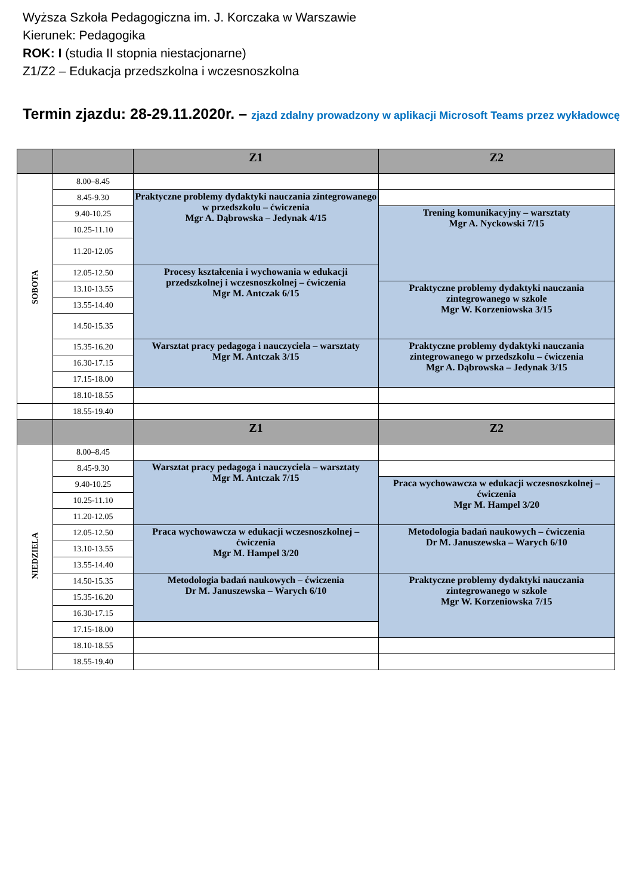Wyższa Szkoła Pedagogiczna im. J. Korczaka w Warszawie
Kierunek: Pedagogika
ROK: I (studia II stopnia niestacjonarne)
Z1/Z2 – Edukacja przedszkolna i wczesnoszkolna
Termin zjazdu: 28-29.11.2020r. – zjazd zdalny prowadzony w aplikacji Microsoft Teams przez wykładowcę
| | | Z1 | Z2 |
| --- | --- | --- | --- |
| SOBOTA | 8.00–8.45 | | |
| | 8.45-9.30 | Praktyczne problemy dydaktyki nauczania zintegrowanego w przedszkolu – ćwiczenia Mgr A. Dąbrowska – Jedynak 4/15 | |
| | 9.40-10.25 | | Trening komunikacyjny – warsztaty Mgr A. Nyckowski 7/15 |
| | 10.25-11.10 | | |
| | 11.20-12.05 | | |
| | 12.05-12.50 | Procesy kształcenia i wychowania w edukacji przedszkolnej i wczesnoszkolnej – ćwiczenia Mgr M. Antczak 6/15 | |
| | 13.10-13.55 | | Praktyczne problemy dydaktyki nauczania zintegrowanego w szkole Mgr W. Korzeniowska 3/15 |
| | 13.55-14.40 | | |
| | 14.50-15.35 | | |
| | 15.35-16.20 | Warsztat pracy pedagoga i nauczyciela – warsztaty Mgr M. Antczak 3/15 | Praktyczne problemy dydaktyki nauczania zintegrowanego w przedszkolu – ćwiczenia Mgr A. Dąbrowska – Jedynak 3/15 |
| | 16.30-17.15 | | |
| | 17.15-18.00 | | |
| | 18.10-18.55 | | |
| | 18.55-19.40 | | |
| | | Z1 | Z2 |
| NIEDZIELA | 8.00–8.45 | | |
| | 8.45-9.30 | Warsztat pracy pedagoga i nauczyciela – warsztaty Mgr M. Antczak 7/15 | |
| | 9.40-10.25 | | Praca wychowawcza w edukacji wczesnoszkolnej – ćwiczenia Mgr M. Hampel 3/20 |
| | 10.25-11.10 | | |
| | 11.20-12.05 | | |
| | 12.05-12.50 | Praca wychowawcza w edukacji wczesnoszkolnej – ćwiczenia Mgr M. Hampel 3/20 | Metodologia badań naukowych – ćwiczenia Dr M. Januszewska – Warych 6/10 |
| | 13.10-13.55 | | |
| | 13.55-14.40 | | |
| | 14.50-15.35 | Metodologia badań naukowych – ćwiczenia Dr M. Januszewska – Warych 6/10 | Praktyczne problemy dydaktyki nauczania zintegrowanego w szkole Mgr W. Korzeniowska 7/15 |
| | 15.35-16.20 | | |
| | 16.30-17.15 | | |
| | 17.15-18.00 | | |
| | 18.10-18.55 | | |
| | 18.55-19.40 | | |